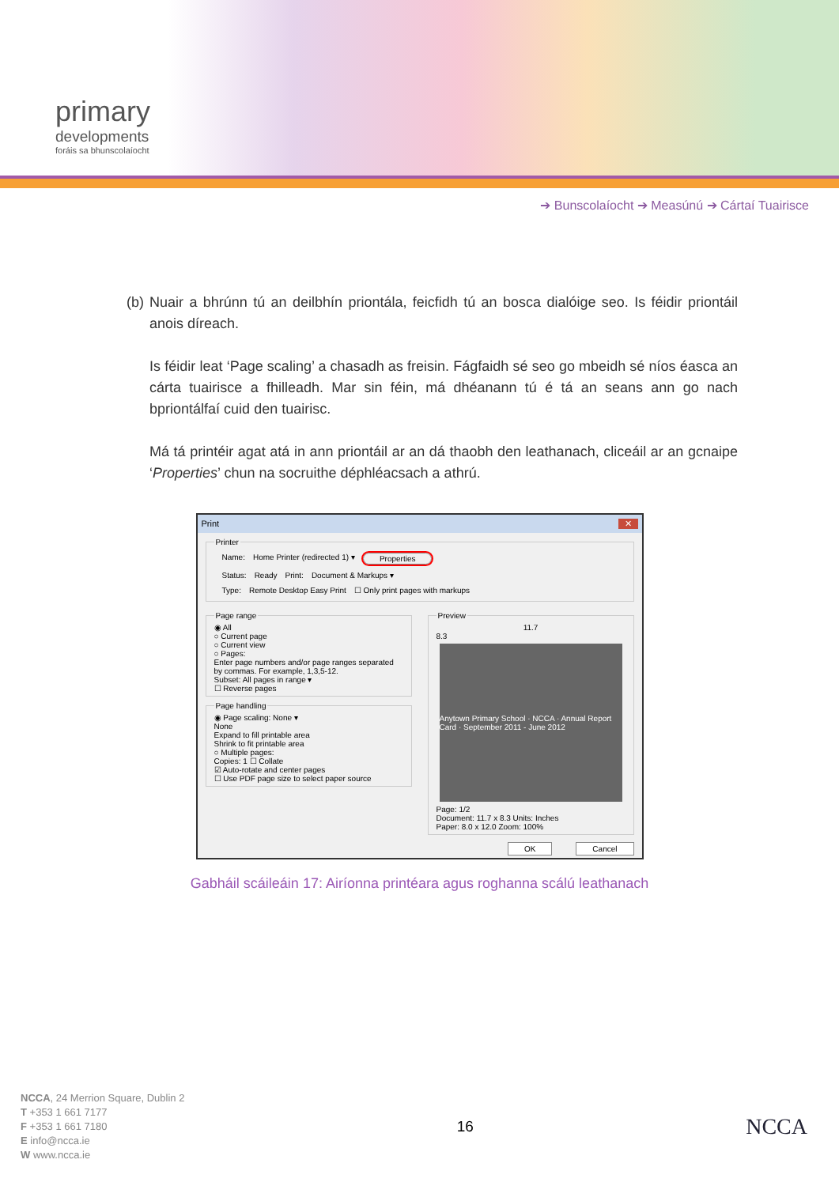primary
developments
foráis sa bhunscolaíocht
➔ Bunscolaíocht ➔ Measúnú ➔ Cártaí Tuairisce
(b) Nuair a bhrúnn tú an deilbhín priontála, feicfidh tú an bosca dialóige seo. Is féidir priontáil anois díreach.
Is féidir leat ‘Page scaling’ a chasadh as freisin. Fágfaidh sé seo go mbeidh sé níos éasca an cárta tuairisce a fhilleadh. Mar sin féin, má dhéanann tú é tá an seans ann go nach bpriontálfaí cuid den tuairisc.
Má tá printéir agat atá in ann priontáil ar an dá thaobh den leathanach, cliceáil ar an gcnaipe ‘Properties’ chun na socruithe déphléacsach a athrú.
Print ✕
Printer
Name: Home Printer (redirected 1) ▾ Properties
Status: Ready Print: Document & Markups ▾
Type: Remote Desktop Easy Print ☐ Only print pages with markups
Page range
◉ All
○ Current page
○ Current view
○ Pages:
Enter page numbers and/or page ranges separated by commas. For example, 1,3,5-12.
Subset: All pages in range ▾
☐ Reverse pages
Page handling
◉ Page scaling: None ▾
None
Expand to fill printable area
Shrink to fit printable area
○ Multiple pages:
Copies: 1 ☐ Collate
☑ Auto-rotate and center pages
☐ Use PDF page size to select paper source
Preview
11.7
8.3
Anytown Primary School · NCCA · Annual Report Card · September 2011 - June 2012
Page: 1/2
Document: 11.7 x 8.3 Units: Inches
Paper: 8.0 x 12.0 Zoom: 100%
OK Cancel
Gabháil scáileáin 17: Airíonna printéara agus roghanna scálú leathanach
NCCA, 24 Merrion Square, Dublin 2
T +353 1 661 7177
F +353 1 661 7180
E info@ncca.ie
W www.ncca.ie
16
NCCA